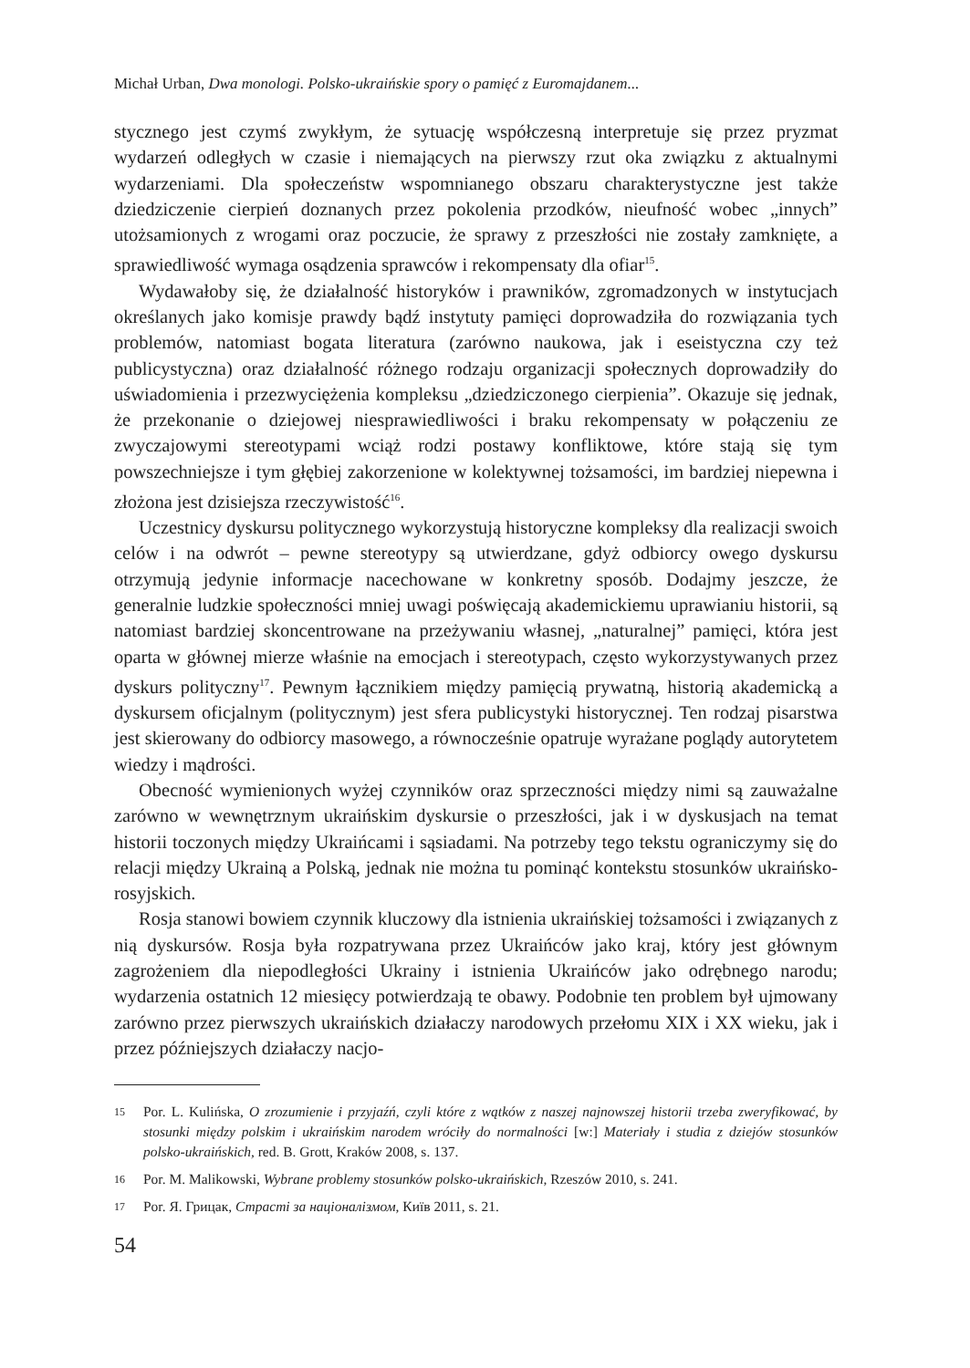Michał Urban, Dwa monologi. Polsko-ukraińskie spory o pamięć z Euromajdanem...
stycznego jest czymś zwykłym, że sytuację współczesną interpretuje się przez pryzmat wydarzeń odległych w czasie i niemających na pierwszy rzut oka związku z aktualnymi wydarzeniami. Dla społeczeństw wspomnianego obszaru charakterystyczne jest także dziedziczenie cierpień doznanych przez pokolenia przodków, nieufność wobec „innych” utożsamionych z wrogami oraz poczucie, że sprawy z przeszłości nie zostały zamknięte, a sprawiedliwość wymaga osądzenia sprawców i rekompensaty dla ofiar<sup>15</sup>.
Wydawałoby się, że działalność historyków i prawników, zgromadzonych w instytucjach określanych jako komisje prawdy bądź instytuty pamięci doprowadziła do rozwiązania tych problemów, natomiast bogata literatura (zarówno naukowa, jak i eseistyczna czy też publicystyczna) oraz działalność różnego rodzaju organizacji społecznych doprowadziły do uświadomienia i przezwyciężenia kompleksu „dziedziczonego cierpienia”. Okazuje się jednak, że przekonanie o dziejowej niesprawiedliwości i braku rekompensaty w połączeniu ze zwyczajowymi stereotypami wciąż rodzi postawy konfliktowe, które stają się tym powszechniejsze i tym głębiej zakorzenione w kolektywnej tożsamości, im bardziej niepewna i złożona jest dzisiejsza rzeczywistość<sup>16</sup>.
Uczestnicy dyskursu politycznego wykorzystują historyczne kompleksy dla realizacji swoich celów i na odwrót – pewne stereotypy są utwierdzane, gdyż odbiorcy owego dyskursu otrzymują jedynie informacje nacechowane w konkretny sposób. Dodajmy jeszcze, że generalnie ludzkie społeczności mniej uwagi poświęcają akademickiemu uprawianiu historii, są natomiast bardziej skoncentrowane na przeżywaniu własnej, „naturalnej” pamięci, która jest oparta w głównej mierze właśnie na emocjach i stereotypach, często wykorzystywanych przez dyskurs polityczny<sup>17</sup>. Pewnym łącznikiem między pamięcią prywatną, historią akademicką a dyskursem oficjalnym (politycznym) jest sfera publicystyki historycznej. Ten rodzaj pisarstwa jest skierowany do odbiorcy masowego, a równocześnie opatruje wyrażane poglądy autorytetem wiedzy i mądrości.
Obecność wymienionych wyżej czynników oraz sprzeczności między nimi są zauważalne zarówno w wewnętrznym ukraińskim dyskursie o przeszłości, jak i w dyskusjach na temat historii toczonych między Ukraińcami i sąsiadami. Na potrzeby tego tekstu ograniczymy się do relacji między Ukrainą a Polską, jednak nie można tu pominąć kontekstu stosunków ukraińsko-rosyjskich.
Rosja stanowi bowiem czynnik kluczowy dla istnienia ukraińskiej tożsamości i związanych z nią dyskursów. Rosja była rozpatrywana przez Ukraińców jako kraj, który jest głównym zagrożeniem dla niepodległości Ukrainy i istnienia Ukraińców jako odrębnego narodu; wydarzenia ostatnich 12 miesięcy potwierdzają te obawy. Podobnie ten problem był ujmowany zarówno przez pierwszych ukraińskich działaczy narodowych przełomu XIX i XX wieku, jak i przez późniejszych działaczy nacjo-
15 Por. L. Kulińska, O zrozumienie i przyjaźń, czyli które z wątków z naszej najnowszej historii trzeba zweryfikować, by stosunki między polskim i ukraińskim narodem wróciły do normalności [w:] Materiały i studia z dziejów stosunków polsko-ukraińskich, red. B. Grott, Kraków 2008, s. 137.
16 Por. M. Malikowski, Wybrane problemy stosunków polsko-ukraińskich, Rzeszów 2010, s. 241.
17 Por. Я. Грицак, Страсті за націоналізмом, Київ 2011, s. 21.
54